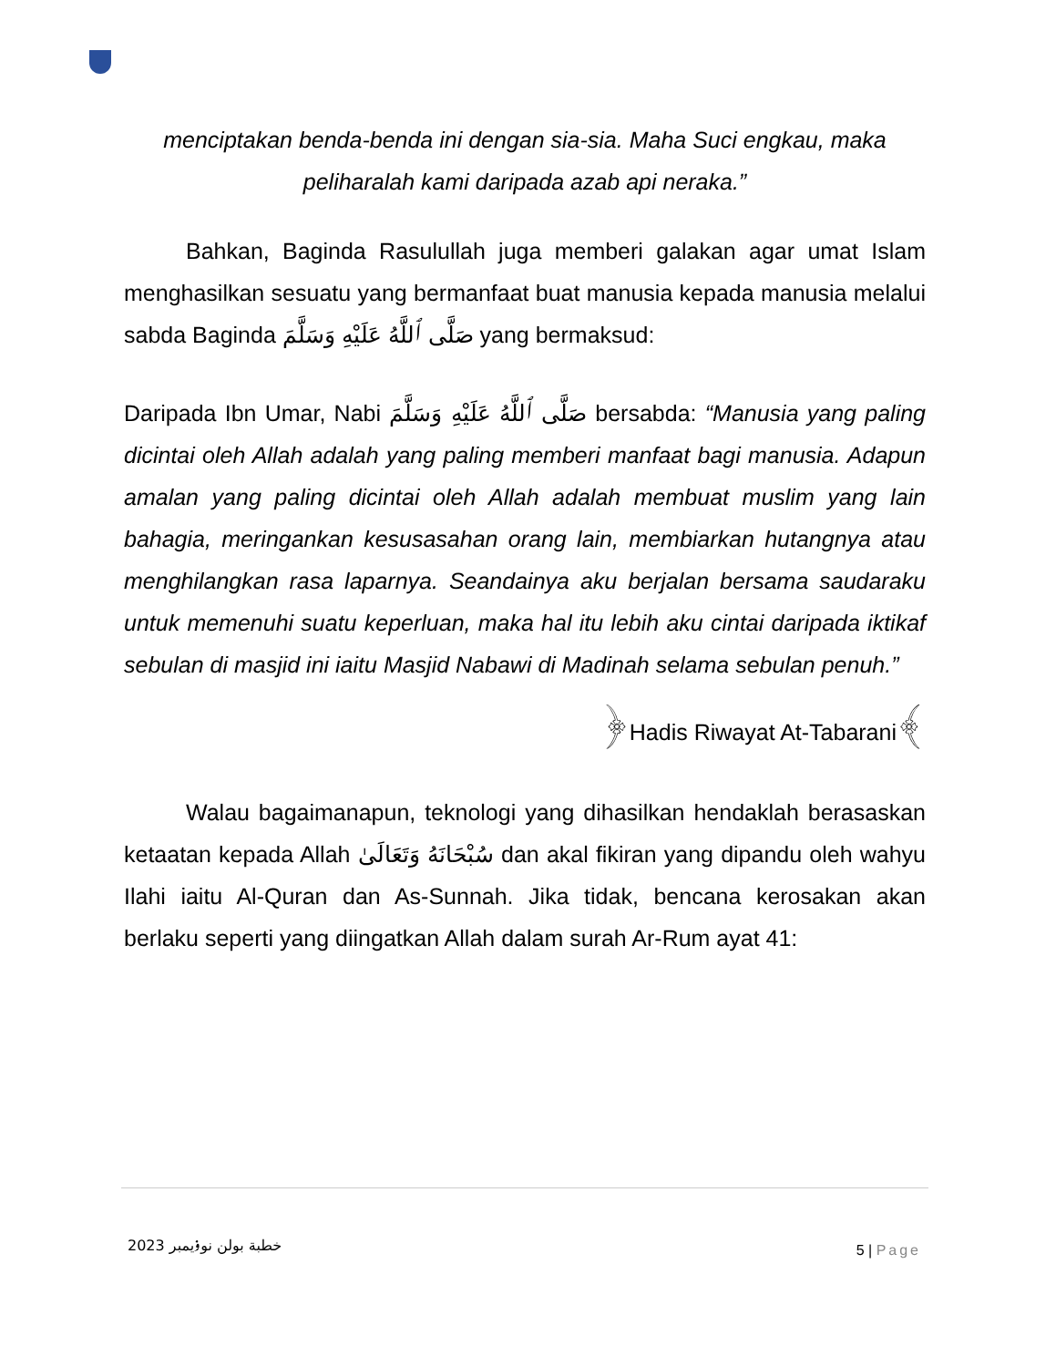menciptakan benda-benda ini dengan sia-sia. Maha Suci engkau, maka peliharalah kami daripada azab api neraka.”
Bahkan, Baginda Rasulullah juga memberi galakan agar umat Islam menghasilkan sesuatu yang bermanfaat buat manusia kepada manusia melalui sabda Baginda صَلَّى ٱللَّهُ عَلَيْهِ وَسَلَّمَ yang bermaksud:
Daripada Ibn Umar, Nabi صَلَّى ٱللَّهُ عَلَيْهِ وَسَلَّمَ bersabda: “Manusia yang paling dicintai oleh Allah adalah yang paling memberi manfaat bagi manusia. Adapun amalan yang paling dicintai oleh Allah adalah membuat muslim yang lain bahagia, meringankan kesusasahan orang lain, membiarkan hutangnya atau menghilangkan rasa laparnya. Seandainya aku berjalan bersama saudaraku untuk memenuhi suatu keperluan, maka hal itu lebih aku cintai daripada iktikaf sebulan di masjid ini iaitu Masjid Nabawi di Madinah selama sebulan penuh.”
﴿Hadis Riwayat At-Tabarani﴾
Walau bagaimanapun, teknologi yang dihasilkan hendaklah berasaskan ketaatan kepada Allah سُبْحَانَهُ وَتَعَالَىٰ dan akal fikiran yang dipandu oleh wahyu Ilahi iaitu Al-Quran dan As-Sunnah. Jika tidak, bencana kerosakan akan berlaku seperti yang diingatkan Allah dalam surah Ar-Rum ayat 41:
خطبة بولن نوۏيمبر 2023
5 | Page